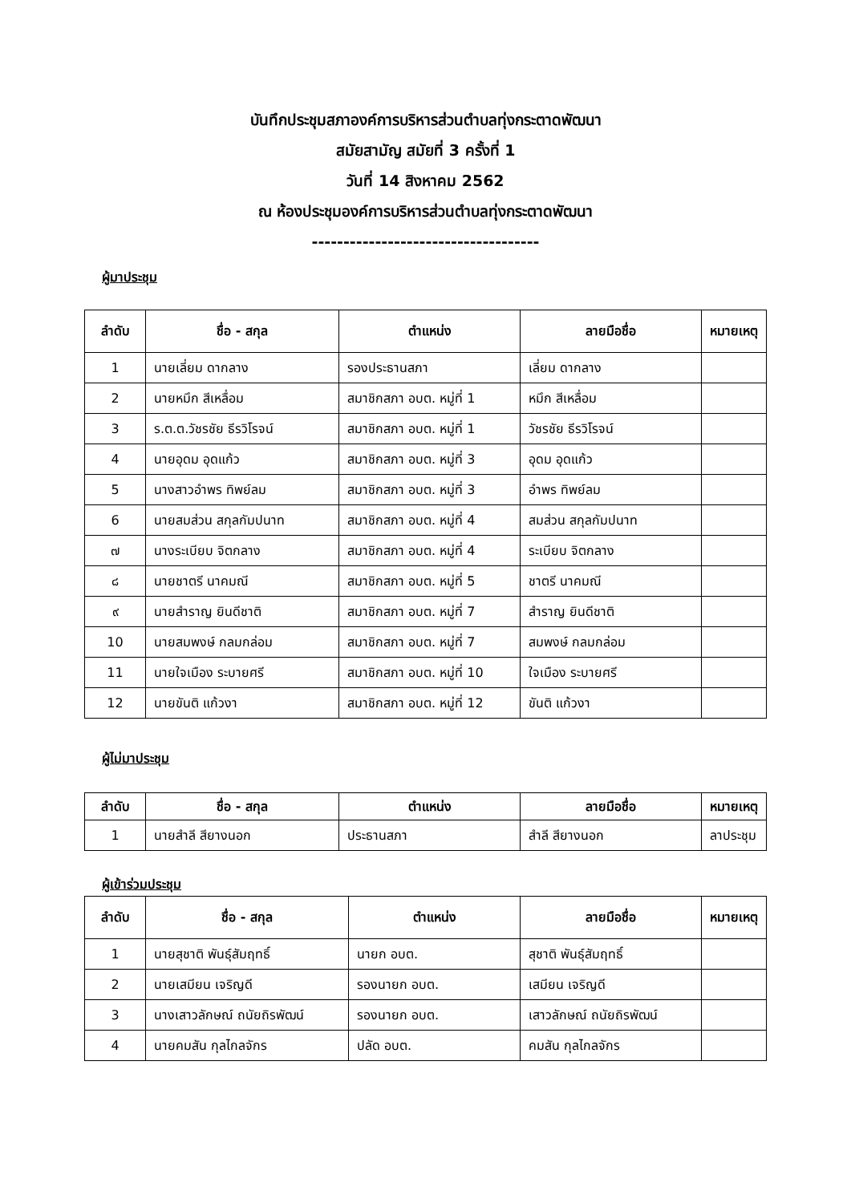บันทึกประชุมสภาองค์การบริหารส่วนตำบลทุ่งกระตาดพัฒนา
สมัยสามัญ สมัยที่ 3 ครั้งที่ 1
วันที่ 14 สิงหาคม 2562
ณ ห้องประชุมองค์การบริหารส่วนตำบลทุ่งกระตาดพัฒนา
------------------------------------
ผู้มาประชุม
| ลำดับ | ชื่อ - สกุล | ตำแหน่ง | ลายมือชื่อ | หมายเหตุ |
| --- | --- | --- | --- | --- |
| 1 | นายเลี่ยม ดากลาง | รองประธานสภา | เลี่ยม ดากลาง | |
| 2 | นายหมึก สีเหลื่อม | สมาชิกสภา อบต. หมู่ที่ 1 | หมึก สีเหลื่อม | |
| 3 | ร.ต.ต.วัชรชัย ธีรวิโรจน์ | สมาชิกสภา อบต. หมู่ที่ 1 | วัชรชัย ธีรวิโรจน์ | |
| 4 | นายอุดม อุดแก้ว | สมาชิกสภา อบต. หมู่ที่ 3 | อุดม อุดแก้ว | |
| 5 | นางสาวอำพร ทิพย์ลม | สมาชิกสภา อบต. หมู่ที่ 3 | อำพร ทิพย์ลม | |
| 6 | นายสมส่วน สกุลกัมปนาท | สมาชิกสภา อบต. หมู่ที่ 4 | สมส่วน สกุลกัมปนาท | |
| ๗ | นางระเบียบ จิตกลาง | สมาชิกสภา อบต. หมู่ที่ 4 | ระเบียบ จิตกลาง | |
| ๘ | นายชาตรี นาคมณี | สมาชิกสภา อบต. หมู่ที่ 5 | ชาตรี นาคมณี | |
| ๙ | นายสำราญ ยินดีชาติ | สมาชิกสภา อบต. หมู่ที่ 7 | สำราญ ยินดีชาติ | |
| 10 | นายสมพงษ์ กลมกล่อม | สมาชิกสภา อบต. หมู่ที่ 7 | สมพงษ์ กลมกล่อม | |
| 11 | นายใจเมือง ระบายศรี | สมาชิกสภา อบต. หมู่ที่ 10 | ใจเมือง ระบายศรี | |
| 12 | นายขันติ แก้วงา | สมาชิกสภา อบต. หมู่ที่ 12 | ขันติ แก้วงา | |
ผู้ไม่มาประชุม
| ลำดับ | ชื่อ - สกุล | ตำแหน่ง | ลายมือชื่อ | หมายเหตุ |
| --- | --- | --- | --- | --- |
| 1 | นายสำลี สียางนอก | ประธานสภา | สำลี สียางนอก | ลาประชุม |
ผู้เข้าร่วมประชุม
| ลำดับ | ชื่อ - สกุล | ตำแหน่ง | ลายมือชื่อ | หมายเหตุ |
| --- | --- | --- | --- | --- |
| 1 | นายสุชาติ พันธุ์สัมฤทธิ์ | นายก อบต. | สุชาติ พันธุ์สัมฤทธิ์ | |
| 2 | นายเสมียน เจริญดี | รองนายก อบต. | เสมียน เจริญดี | |
| 3 | นางเสาวลักษณ์ ถนัยถิรพัฒน์ | รองนายก อบต. | เสาวลักษณ์ ถนัยถิรพัฒน์ | |
| 4 | นายคมสัน กุลไกลจักร | ปลัด อบต. | คมสัน กุลไกลจักร | |